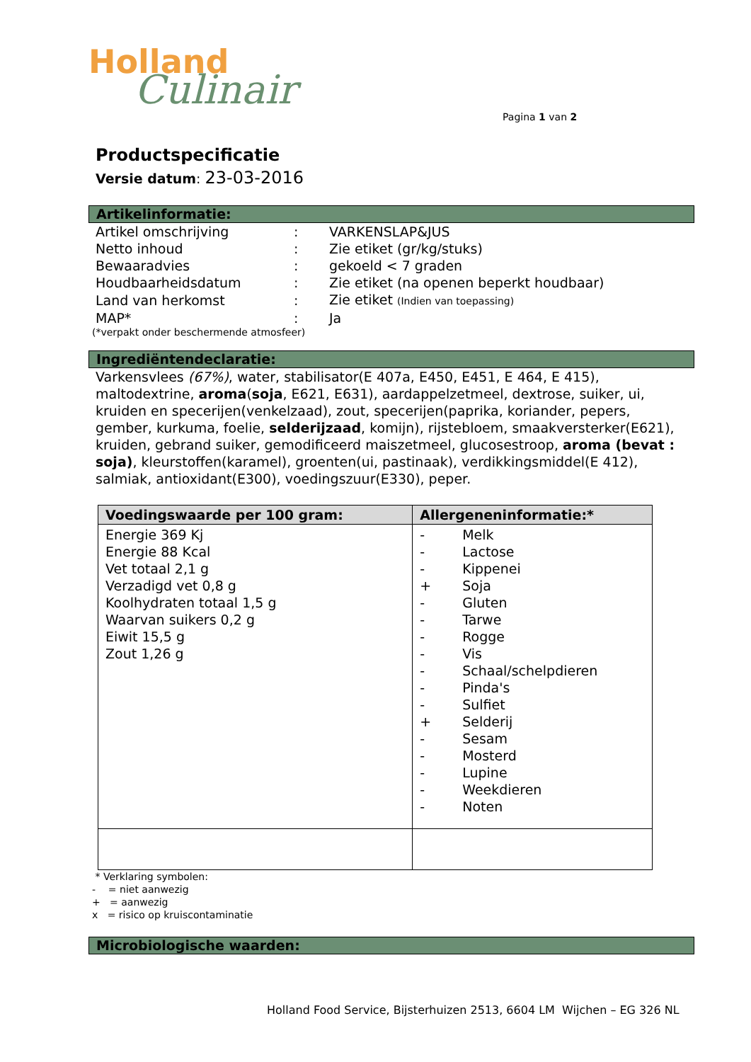Holland
Culinair
Pagina 1 van 2
Productspecificatie
Versie datum: 23-03-2016
Artikelinformatie:
| Artikel omschrijving | : | VARKENSLAP&JUS |
| Netto inhoud | : | Zie etiket (gr/kg/stuks) |
| Bewaaradvies | : | gekoeld < 7 graden |
| Houdbaarheidsdatum | : | Zie etiket (na openen beperkt houdbaar) |
| Land van herkomst | : | Zie etiket (Indien van toepassing) |
| MAP* | : | Ja |
(*verpakt onder beschermende atmosfeer)
Ingrediëntendeclaratie:
Varkensvlees (67%), water, stabilisator(E 407a, E450, E451, E 464, E 415), maltodextrine, aroma(soja, E621, E631), aardappelzetmeel, dextrose, suiker, ui, kruiden en specerijen(venkelzaad), zout, specerijen(paprika, koriander, pepers, gember, kurkuma, foelie, selderijzaad, komijn), rijstebloem, smaakversterker(E621), kruiden, gebrand suiker, gemodificeerd maiszetmeel, glucosestroop, aroma (bevat : soja), kleurstoffen(karamel), groenten(ui, pastinaak), verdikkingsmiddel(E 412), salmiak, antioxidant(E300), voedingszuur(E330), peper.
| Voedingswaarde per 100 gram: | Allergeneninformatie:* |
| --- | --- |
| Energie 369 Kj Energie 88 Kcal Vet totaal 2,1 g Verzadigd vet 0,8 g Koolhydraten totaal 1,5 g Waarvan suikers 0,2 g Eiwit 15,5 g Zout 1,26 g | - Melk - Lactose - Kippenei + Soja - Gluten - Tarwe - Rogge - Vis - Schaal/schelpdieren - Pinda's - Sulfiet + Selderij - Sesam - Mosterd - Lupine - Weekdieren - Noten |
* Verklaring symbolen:
- = niet aanwezig
+ = aanwezig
x = risico op kruiscontaminatie
Microbiologische waarden:
Holland Food Service, Bijsterhuizen 2513, 6604 LM Wijchen – EG 326 NL